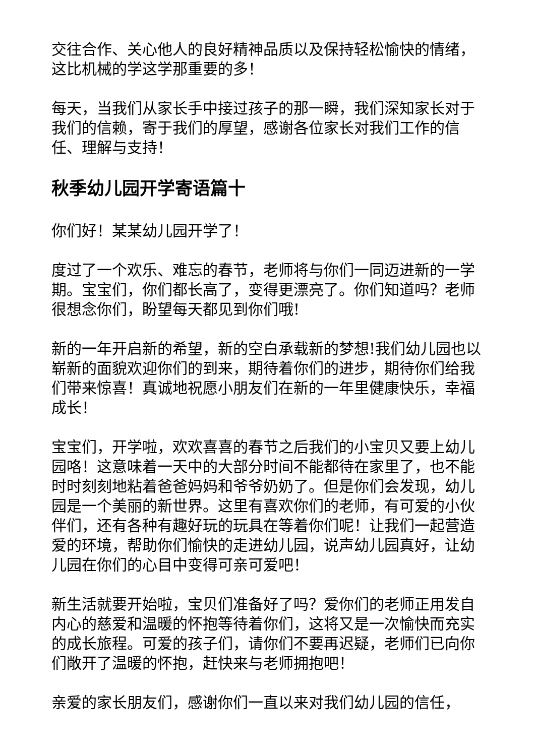交往合作、关心他人的良好精神品质以及保持轻松愉快的情绪，这比机械的学这学那重要的多！
每天，当我们从家长手中接过孩子的那一瞬，我们深知家长对于我们的信赖，寄于我们的厚望，感谢各位家长对我们工作的信任、理解与支持！
秋季幼儿园开学寄语篇十
你们好！某某幼儿园开学了！
度过了一个欢乐、难忘的春节，老师将与你们一同迈进新的一学期。宝宝们，你们都长高了，变得更漂亮了。你们知道吗？老师很想念你们，盼望每天都见到你们哦!
新的一年开启新的希望，新的空白承载新的梦想!我们幼儿园也以崭新的面貌欢迎你们的到来，期待着你们的进步，期待你们给我们带来惊喜！真诚地祝愿小朋友们在新的一年里健康快乐，幸福成长！
宝宝们，开学啦，欢欢喜喜的春节之后我们的小宝贝又要上幼儿园咯！这意味着一天中的大部分时间不能都待在家里了，也不能时时刻刻地粘着爸爸妈妈和爷爷奶奶了。但是你们会发现，幼儿园是一个美丽的新世界。这里有喜欢你们的老师，有可爱的小伙伴们，还有各种有趣好玩的玩具在等着你们呢！让我们一起营造爱的环境，帮助你们愉快的走进幼儿园，说声幼儿园真好，让幼儿园在你们的心目中变得可亲可爱吧！
新生活就要开始啦，宝贝们准备好了吗？爱你们的老师正用发自内心的慈爱和温暖的怀抱等待着你们，这将又是一次愉快而充实的成长旅程。可爱的孩子们，请你们不要再迟疑，老师们已向你们敞开了温暖的怀抱，赶快来与老师拥抱吧！
亲爱的家长朋友们，感谢你们一直以来对我们幼儿园的信任，